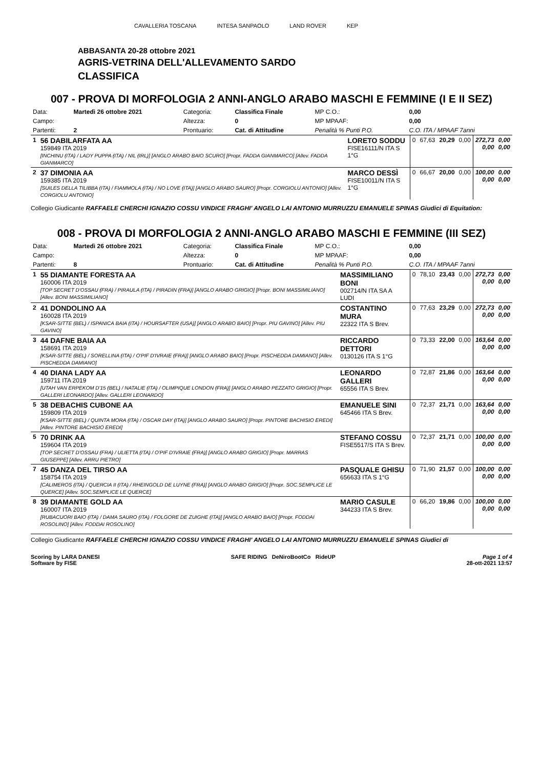CAVALLERIA TOSCANA INTESA SANPAOLO LAND ROVER KEP
ABBASANTA 20-28 ottobre 2021
AGRIS-VETRINA DELL'ALLEVAMENTO SARDO
CLASSIFICA
007 - PROVA DI MORFOLOGIA 2 ANNI-ANGLO ARABO MASCHI E FEMMINE (I E II SEZ)
| Data: | Martedì 26 ottobre 2021 | Categoria: | Classifica Finale | MP C.O.: | 0,00 |
| Campo: | | Altezza: | 0 | MP MPAAF: | 0,00 |
| Partenti: | 2 | Prontuario: | Cat. di Attitudine | Penalità % Punti P.O. | C.O. ITA / MPAAF 7anni |
| 1 | 56 DABILARFATA AA 159849 ITA 2019 [INCHINU (ITA) / LADY PUPPA (ITA) / NIL (IRL)] [ANGLO ARABO BAIO SCURO] [Propr. FADDA GIANMARCO] [Allev. FADDA GIANMARCO] | LORETO SODDU FISE16111/N ITA S 1°G | 0 | 67,63 | 20,29 | 0,00 | 272,73 0,00 | 0,00 0,00 |
| 2 | 37 DIMONIA AA 159385 ITA 2019 [SUILES DELLA TILIBBA (ITA) / FIAMMOLA (ITA) / NO LOVE (ITA)] [ANGLO ARABO SAURO] [Propr. CORGIOLU ANTONIO] [Allev. CORGIOLU ANTONIO] | MARCO DESSÌ FISE10011/N ITA S 1°G | 0 | 66,67 | 20,00 | 0,00 | 100,00 0,00 | 0,00 0,00 |
Collegio Giudicante RAFFAELE CHERCHI IGNAZIO COSSU VINDICE FRAGHI' ANGELO LAI ANTONIO MURRUZZU EMANUELE SPINAS Giudici di Equitation:
008 - PROVA DI MORFOLOGIA 2 ANNI-ANGLO ARABO MASCHI E FEMMINE (III SEZ)
| Data: | Martedì 26 ottobre 2021 | Categoria: | Classifica Finale | MP C.O.: | 0,00 |
| Campo: | | Altezza: | 0 | MP MPAAF: | 0,00 |
| Partenti: | 8 | Prontuario: | Cat. di Attitudine | Penalità % Punti P.O. | C.O. ITA / MPAAF 7anni |
| 1 | 55 DIAMANTE FORESTA AA 160006 ITA 2019 [TOP SECRET D'OSSAU (FRA) / PIRAULA (ITA) / PIRADIN (FRA)] [ANGLO ARABO GRIGIO] [Propr. BONI MASSIMILIANO] [Allev. BONI MASSIMILIANO] | MASSIMILIANO BONI 002714/N ITA SA A LUDI | 0 | 78,10 | 23,43 | 0,00 | 272,73 0,00 | 0,00 0,00 |
| 2 | 41 DONDOLINO AA 160028 ITA 2019 [KSAR-SITTE (BEL) / ISPANICA BAIA (ITA) / HOURSAFTER (USA)] [ANGLO ARABO BAIO] [Propr. PIU GAVINO] [Allev. PIU GAVINO] | COSTANTINO MURA 22322 ITA S Brev. | 0 | 77,63 | 23,29 | 0,00 | 272,73 0,00 | 0,00 0,00 |
| 3 | 44 DAFNE BAIA AA 158691 ITA 2019 [KSAR-SITTE (BEL) / SORELLINA (ITA) / O'PIF D'IVRAIE (FRA)] [ANGLO ARABO BAIO] [Propr. PISCHEDDA DAMIANO] [Allev. PISCHEDDA DAMIANO] | RICCARDO DETTORI 0130126 ITA S 1°G | 0 | 73,33 | 22,00 | 0,00 | 163,64 0,00 | 0,00 0,00 |
| 4 | 40 DIANA LADY AA 159711 ITA 2019 [UTAH VAN ERPEKOM D'15 (BEL) / NATALIE (ITA) / OLIMPIQUE LONDON (FRA)] [ANGLO ARABO PEZZATO GRIGIO] [Propr. GALLERI LEONARDO] [Allev. GALLERI LEONARDO] | LEONARDO GALLERI 65556 ITA S Brev. | 0 | 72,87 | 21,86 | 0,00 | 163,64 0,00 | 0,00 0,00 |
| 5 | 38 DEBACHIS CUBONE AA 159809 ITA 2019 [KSAR-SITTE (BEL) / QUINTA MORA (ITA) / OSCAR DAY (ITA)] [ANGLO ARABO SAURO] [Propr. PINTORE BACHISIO EREDI] [Allev. PINTORE BACHISIO EREDI] | EMANUELE SINI 645466 ITA S Brev. | 0 | 72,37 | 21,71 | 0,00 | 163,64 0,00 | 0,00 0,00 |
| 5 | 70 DRINK AA 159604 ITA 2019 [TOP SECRET D'OSSAU (FRA) / ULIETTA (ITA) / O'PIF D'IVRAIE (FRA)] [ANGLO ARABO GRIGIO] [Propr. MARRAS GIUSEPPE] [Allev. ARRU PIETRO] | STEFANO COSSU FISE5517/S ITA S Brev. | 0 | 72,37 | 21,71 | 0,00 | 100,00 0,00 | 0,00 0,00 |
| 7 | 45 DANZA DEL TIRSO AA 158754 ITA 2019 [CALIMEROS (ITA) / QUERCIA II (ITA) / RHEINGOLD DE LUYNE (FRA)] [ANGLO ARABO GRIGIO] [Propr. SOC.SEMPLICE LE QUERCE] [Allev. SOC.SEMPLICE LE QUERCE] | PASQUALE GHISU 656633 ITA S 1°G | 0 | 71,90 | 21,57 | 0,00 | 100,00 0,00 | 0,00 0,00 |
| 8 | 39 DIAMANTE GOLD AA 160007 ITA 2019 [RUBACUORI BAIO (ITA) / DAMA SAURO (ITA) / FOLGORE DE ZUIGHE (ITA)] [ANGLO ARABO BAIO] [Propr. FODDAI ROSOLINO] [Allev. FODDAI ROSOLINO] | MARIO CASULE 344233 ITA S Brev. | 0 | 66,20 | 19,86 | 0,00 | 100,00 0,00 | 0,00 0,00 |
Collegio Giudicante RAFFAELE CHERCHI IGNAZIO COSSU VINDICE FRAGHI' ANGELO LAI ANTONIO MURRUZZU EMANUELE SPINAS Giudici di
Scoring by LARA DANESI
Software by FISE
SAFE RIDING DeNiroBootCo RideUP
Page 1 of 4
28-ott-2021 13:57